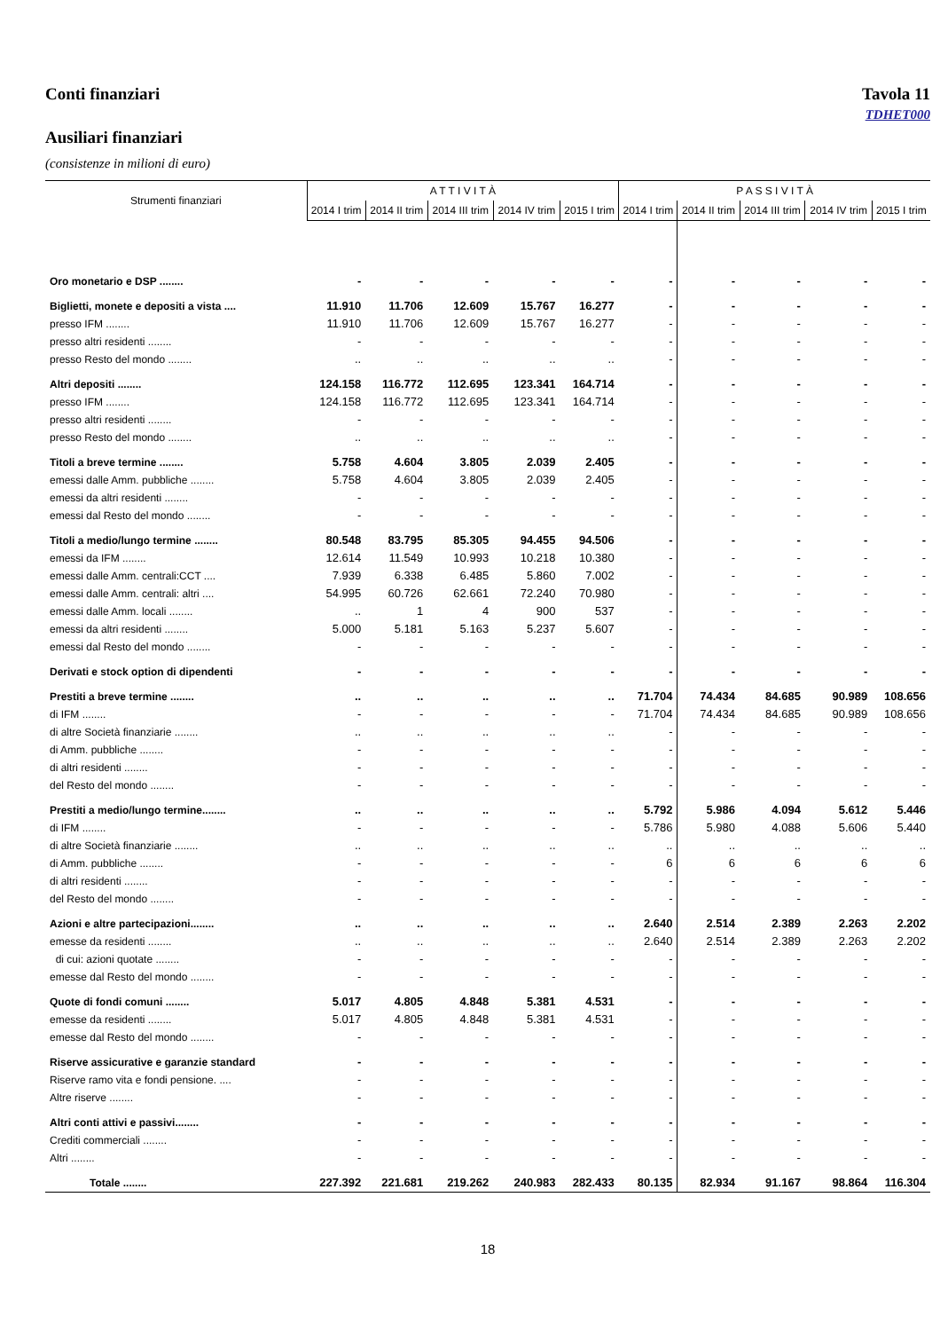Conti finanziari Tavola 11
TDHET000
Ausiliari finanziari
(consistenze in milioni di euro)
| Strumenti finanziari | A T T I V I T À | | | | | P A S S I V I T À | | | | |
| --- | --- | --- | --- | --- | --- | --- | --- | --- | --- | --- |
| | 2014 I trim | 2014 II trim | 2014 III trim | 2014 IV trim | 2015 I trim | 2014 I trim | 2014 II trim | 2014 III trim | 2014 IV trim | 2015 I trim |
| Oro monetario e DSP ........ | - | - | - | - | - | - | - | - | - | - |
| Biglietti, monete e depositi a vista .... | 11.910 | 11.706 | 12.609 | 15.767 | 16.277 | - | - | - | - | - |
| presso IFM ........ | 11.910 | 11.706 | 12.609 | 15.767 | 16.277 | - | - | - | - | - |
| presso altri residenti ........ | - | - | - | - | - | - | - | - | - | - |
| presso Resto del mondo ........ | .. | .. | .. | .. | .. | - | - | - | - | - |
| Altri depositi ........ | 124.158 | 116.772 | 112.695 | 123.341 | 164.714 | - | - | - | - | - |
| presso IFM ........ | 124.158 | 116.772 | 112.695 | 123.341 | 164.714 | - | - | - | - | - |
| presso altri residenti ........ | - | - | - | - | - | - | - | - | - | - |
| presso Resto del mondo ........ | .. | .. | .. | .. | .. | - | - | - | - | - |
| Titoli a breve termine ........ | 5.758 | 4.604 | 3.805 | 2.039 | 2.405 | - | - | - | - | - |
| emessi dalle Amm. pubbliche ........ | 5.758 | 4.604 | 3.805 | 2.039 | 2.405 | - | - | - | - | - |
| emessi da altri residenti ........ | - | - | - | - | - | - | - | - | - | - |
| emessi dal Resto del mondo ........ | - | - | - | - | - | - | - | - | - | - |
| Titoli a medio/lungo termine ........ | 80.548 | 83.795 | 85.305 | 94.455 | 94.506 | - | - | - | - | - |
| emessi da IFM ........ | 12.614 | 11.549 | 10.993 | 10.218 | 10.380 | - | - | - | - | - |
| emessi dalle Amm. centrali:CCT .... | 7.939 | 6.338 | 6.485 | 5.860 | 7.002 | - | - | - | - | - |
| emessi dalle Amm. centrali: altri .... | 54.995 | 60.726 | 62.661 | 72.240 | 70.980 | - | - | - | - | - |
| emessi dalle Amm. locali ........ | .. | 1 | 4 | 900 | 537 | - | - | - | - | - |
| emessi da altri residenti ........ | 5.000 | 5.181 | 5.163 | 5.237 | 5.607 | - | - | - | - | - |
| emessi dal Resto del mondo ........ | - | - | - | - | - | - | - | - | - | - |
| Derivati e stock option di dipendenti | - | - | - | - | - | - | - | - | - | - |
| Prestiti a breve termine ........ | .. | .. | .. | .. | .. | 71.704 | 74.434 | 84.685 | 90.989 | 108.656 |
| di IFM ........ | - | - | - | - | - | 71.704 | 74.434 | 84.685 | 90.989 | 108.656 |
| di altre Società finanziarie ........ | .. | .. | .. | .. | .. | - | - | - | - | - |
| di Amm. pubbliche ........ | - | - | - | - | - | - | - | - | - | - |
| di altri residenti ........ | - | - | - | - | - | - | - | - | - | - |
| del Resto del mondo ........ | - | - | - | - | - | - | - | - | - | - |
| Prestiti a medio/lungo termine........ | .. | .. | .. | .. | .. | 5.792 | 5.986 | 4.094 | 5.612 | 5.446 |
| di IFM ........ | - | - | - | - | - | 5.786 | 5.980 | 4.088 | 5.606 | 5.440 |
| di altre Società finanziarie ........ | .. | .. | .. | .. | .. | .. | .. | .. | .. | .. |
| di Amm. pubbliche ........ | - | - | - | - | - | 6 | 6 | 6 | 6 | 6 |
| di altri residenti ........ | - | - | - | - | - | - | - | - | - | - |
| del Resto del mondo ........ | - | - | - | - | - | - | - | - | - | - |
| Azioni e altre partecipazioni........ | .. | .. | .. | .. | .. | 2.640 | 2.514 | 2.389 | 2.263 | 2.202 |
| emesse da residenti ........ | .. | .. | .. | .. | .. | 2.640 | 2.514 | 2.389 | 2.263 | 2.202 |
| di cui: azioni quotate ........ | - | - | - | - | - | - | - | - | - | - |
| emesse dal Resto del mondo ........ | - | - | - | - | - | - | - | - | - | - |
| Quote di fondi comuni ........ | 5.017 | 4.805 | 4.848 | 5.381 | 4.531 | - | - | - | - | - |
| emesse da residenti ........ | 5.017 | 4.805 | 4.848 | 5.381 | 4.531 | - | - | - | - | - |
| emesse dal Resto del mondo ........ | - | - | - | - | - | - | - | - | - | - |
| Riserve assicurative e garanzie standard | - | - | - | - | - | - | - | - | - | - |
| Riserve ramo vita e fondi pensione. .... | - | - | - | - | - | - | - | - | - | - |
| Altre riserve ........ | - | - | - | - | - | - | - | - | - | - |
| Altri conti attivi e passivi........ | - | - | - | - | - | - | - | - | - | - |
| Crediti commerciali ........ | - | - | - | - | - | - | - | - | - | - |
| Altri ........ | - | - | - | - | - | - | - | - | - | - |
| Totale ........ | 227.392 | 221.681 | 219.262 | 240.983 | 282.433 | 80.135 | 82.934 | 91.167 | 98.864 | 116.304 |
18